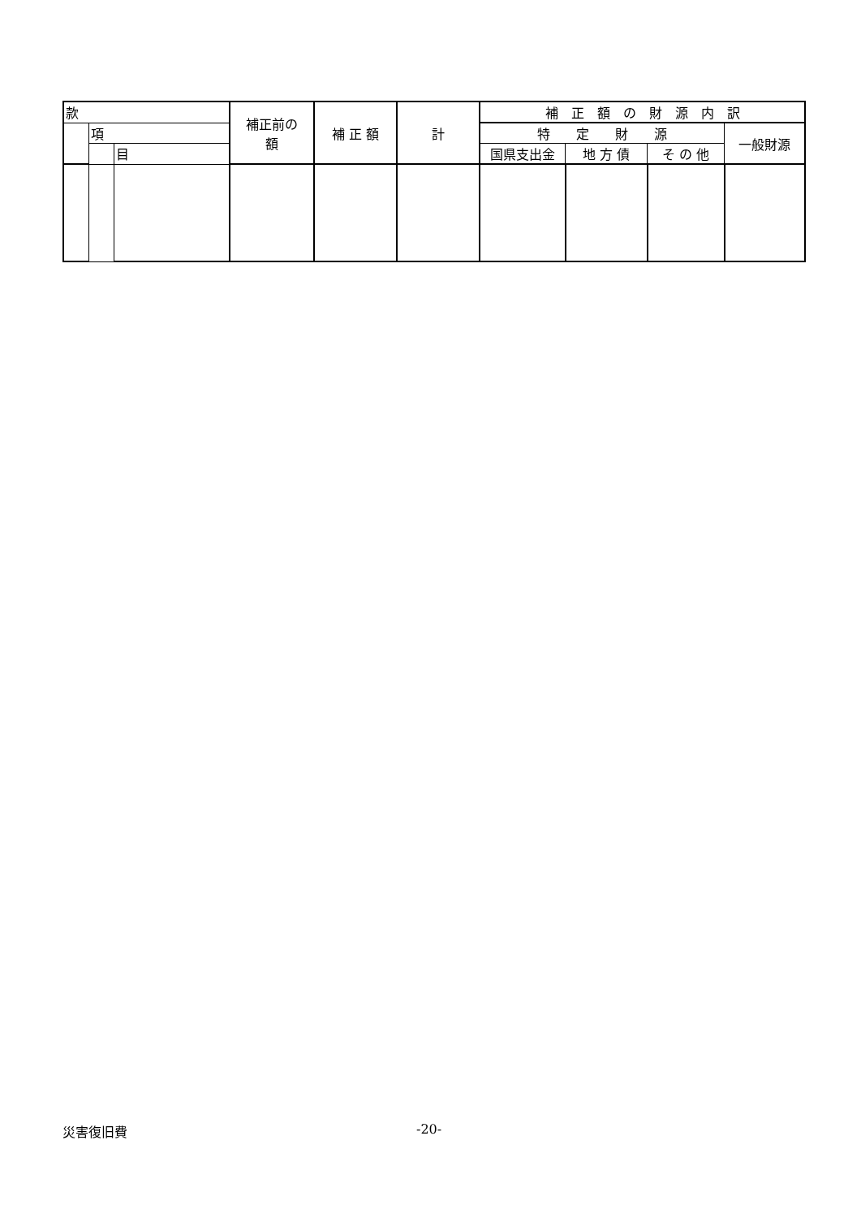| 款 | | | 補正前の 額 | 補 正 額 | 計 | 補 正 額 の 財 源 内 訳 | | | |
| --- | --- | --- | --- | --- | --- | --- | --- | --- | --- |
| | 項 | | | | | 特 定 財 源 | | | 一般財源 |
| | | 目 | | | | 国県支出金 | 地 方 債 | そ の 他 | |
災害復旧費 -20-